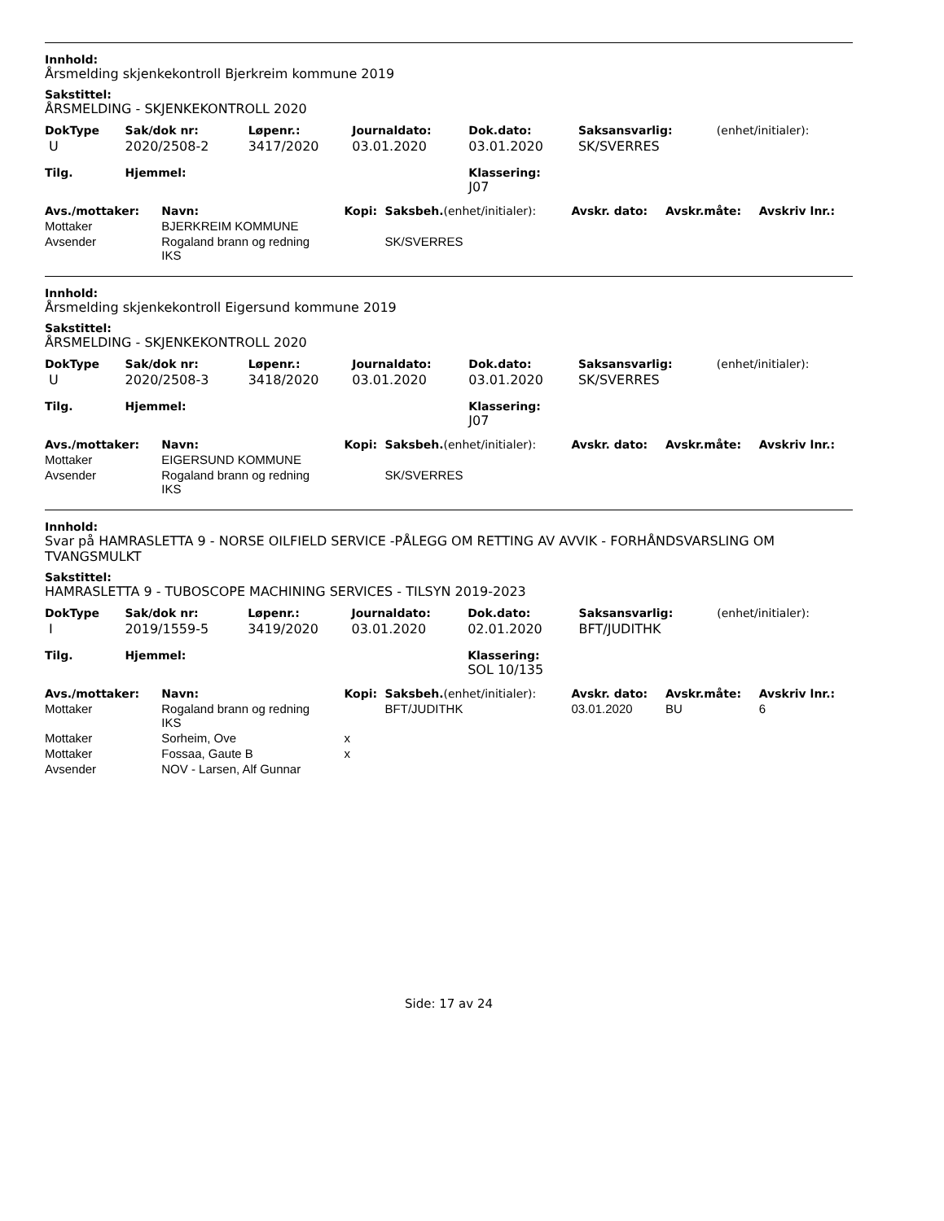Innhold:
Årsmelding skjenkekontroll Bjerkreim kommune 2019
Sakstittel:
ÅRSMELDING - SKJENKEKONTROLL 2020
| DokType | Sak/dok nr: | Løpenr.: | Journaldato: | Dok.dato: | Saksansvarlig: | (enhet/initialer): |
| --- | --- | --- | --- | --- | --- | --- |
| U | 2020/2508-2 | 3417/2020 | 03.01.2020 | 03.01.2020 | SK/SVERRES | |
| Tilg. | Hjemmel: | | | Klassering: J07 | | |
| Avs./mottaker: | Navn: | Kopi: | Saksbeh. (enhet/initialer): | Avskr. dato: | Avskr.måte: | Avskriv lnr.: |
| --- | --- | --- | --- | --- | --- | --- |
| Mottaker | BJERKREIM KOMMUNE | | | | | |
| Avsender | Rogaland brann og redning IKS | | SK/SVERRES | | | |
Innhold:
Årsmelding skjenkekontroll Eigersund kommune 2019
Sakstittel:
ÅRSMELDING - SKJENKEKONTROLL 2020
| DokType | Sak/dok nr: | Løpenr.: | Journaldato: | Dok.dato: | Saksansvarlig: | (enhet/initialer): |
| --- | --- | --- | --- | --- | --- | --- |
| U | 2020/2508-3 | 3418/2020 | 03.01.2020 | 03.01.2020 | SK/SVERRES | |
| Tilg. | Hjemmel: | | | Klassering: J07 | | |
| Avs./mottaker: | Navn: | Kopi: | Saksbeh. (enhet/initialer): | Avskr. dato: | Avskr.måte: | Avskriv lnr.: |
| --- | --- | --- | --- | --- | --- | --- |
| Mottaker | EIGERSUND KOMMUNE | | | | | |
| Avsender | Rogaland brann og redning IKS | | SK/SVERRES | | | |
Innhold:
Svar på HAMRASLETTA 9 - NORSE OILFIELD SERVICE -PÅLEGG OM RETTING AV AVVIK - FORHÅNDSVARSLING OM TVANGSMULKT
Sakstittel:
HAMRASLETTA 9 - TUBOSCOPE MACHINING SERVICES - TILSYN 2019-2023
| DokType | Sak/dok nr: | Løpenr.: | Journaldato: | Dok.dato: | Saksansvarlig: | (enhet/initialer): |
| --- | --- | --- | --- | --- | --- | --- |
| I | 2019/1559-5 | 3419/2020 | 03.01.2020 | 02.01.2020 | BFT/JUDITHK | |
| Tilg. | Hjemmel: | | | Klassering: SOL 10/135 | | |
| Avs./mottaker: | Navn: | Kopi: | Saksbeh. (enhet/initialer): | Avskr. dato: | Avskr.måte: | Avskriv lnr.: |
| --- | --- | --- | --- | --- | --- | --- |
| Mottaker | Rogaland brann og redning IKS | | BFT/JUDITHK | 03.01.2020 | BU | 6 |
| Mottaker | Sorheim, Ove | x | | | | |
| Mottaker | Fossaa, Gaute B | x | | | | |
| Avsender | NOV - Larsen, Alf Gunnar | | | | | |
Side: 17 av 24